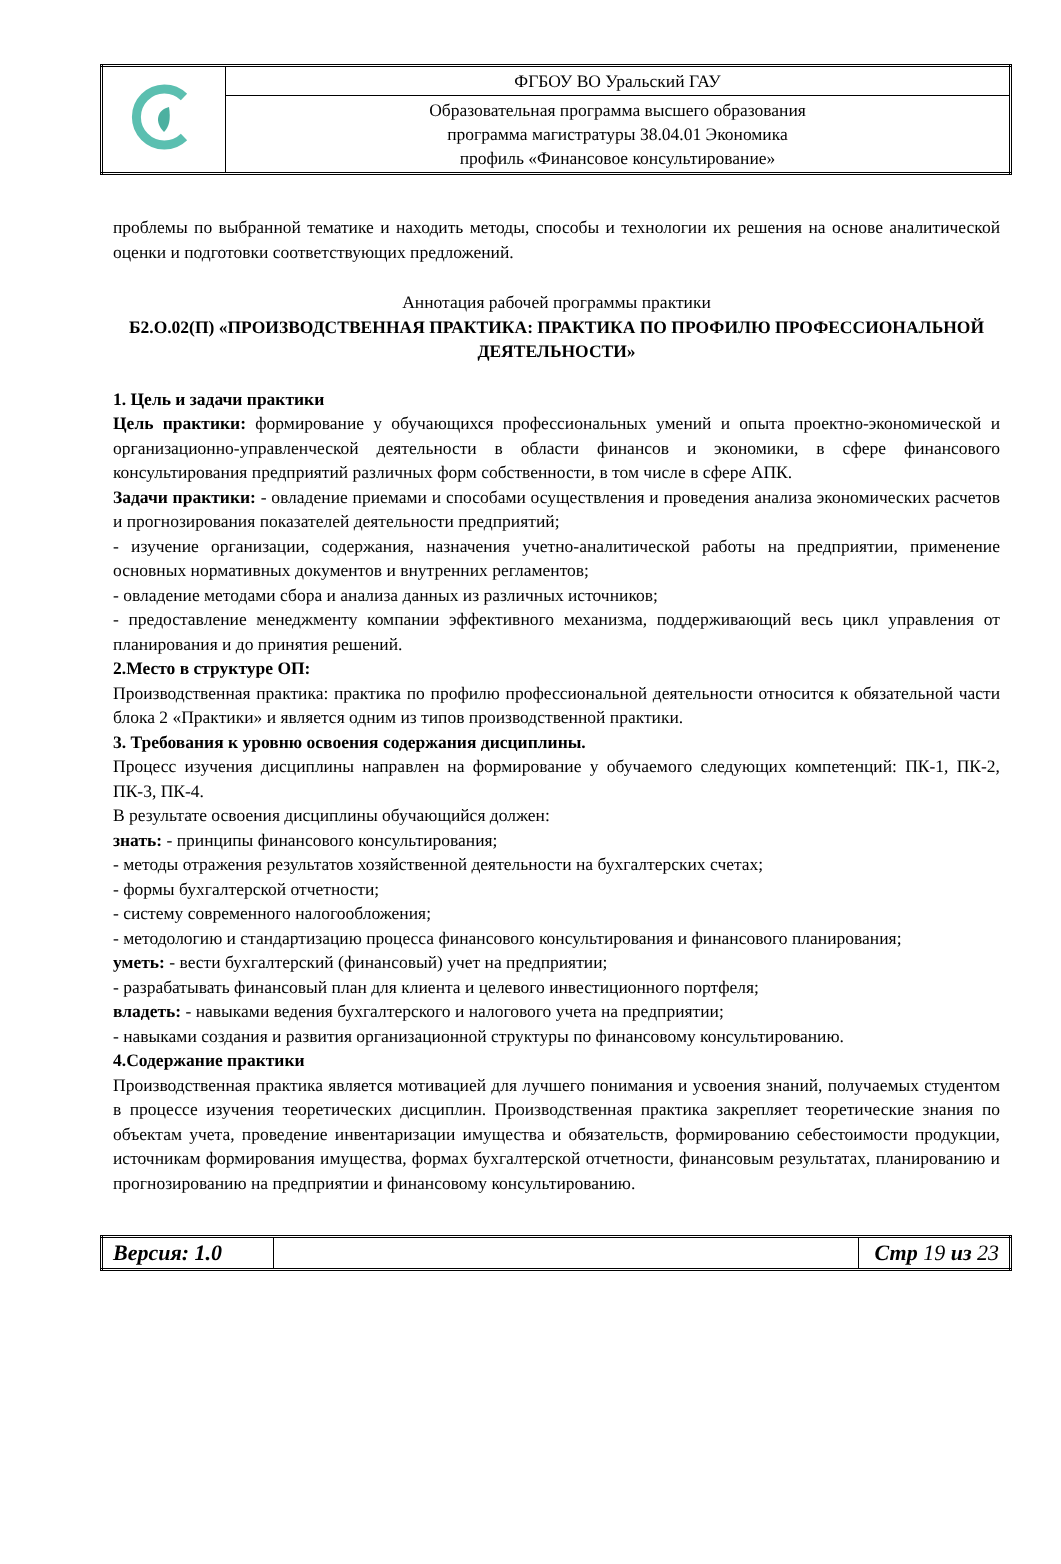| | ФГБОУ ВО Уральский ГАУ |
| | Образовательная программа высшего образования программа магистратуры 38.04.01 Экономика профиль «Финансовое консультирование» |
проблемы по выбранной тематике и находить методы, способы и технологии их решения на основе аналитической оценки и подготовки соответствующих предложений.
Аннотация рабочей программы практики
Б2.О.02(П) «ПРОИЗВОДСТВЕННАЯ ПРАКТИКА: ПРАКТИКА ПО ПРОФИЛЮ ПРОФЕССИОНАЛЬНОЙ ДЕЯТЕЛЬНОСТИ»
1. Цель и задачи практики
Цель практики: формирование у обучающихся профессиональных умений и опыта проектно-экономической и организационно-управленческой деятельности в области финансов и экономики, в сфере финансового консультирования предприятий различных форм собственности, в том числе в сфере АПК.
Задачи практики: - овладение приемами и способами осуществления и проведения анализа экономических расчетов и прогнозирования показателей деятельности предприятий;
- изучение организации, содержания, назначения учетно-аналитической работы на предприятии, применение основных нормативных документов и внутренних регламентов;
- овладение методами сбора и анализа данных из различных источников;
- предоставление менеджменту компании эффективного механизма, поддерживающий весь цикл управления от планирования и до принятия решений.
2.Место в структуре ОП:
Производственная практика: практика по профилю профессиональной деятельности относится к обязательной части блока 2 «Практики» и является одним из типов производственной практики.
3. Требования к уровню освоения содержания дисциплины.
Процесс изучения дисциплины направлен на формирование у обучаемого следующих компетенций: ПК-1, ПК-2, ПК-3, ПК-4.
В результате освоения дисциплины обучающийся должен:
знать: - принципы финансового консультирования;
- методы отражения результатов хозяйственной деятельности на бухгалтерских счетах;
- формы бухгалтерской отчетности;
- систему современного налогообложения;
- методологию и стандартизацию процесса финансового консультирования и финансового планирования;
уметь: - вести бухгалтерский (финансовый) учет на предприятии;
- разрабатывать финансовый план для клиента и целевого инвестиционного портфеля;
владеть: - навыками ведения бухгалтерского и налогового учета на предприятии;
- навыками создания и развития организационной структуры по финансовому консультированию.
4.Содержание практики
Производственная практика является мотивацией для лучшего понимания и усвоения знаний, получаемых студентом в процессе изучения теоретических дисциплин. Производственная практика закрепляет теоретические знания по объектам учета, проведение инвентаризации имущества и обязательств, формированию себестоимости продукции, источникам формирования имущества, формах бухгалтерской отчетности, финансовым результатах, планированию и прогнозированию на предприятии и финансовому консультированию.
| Версия: 1.0 | | Стр 19 из 23 |